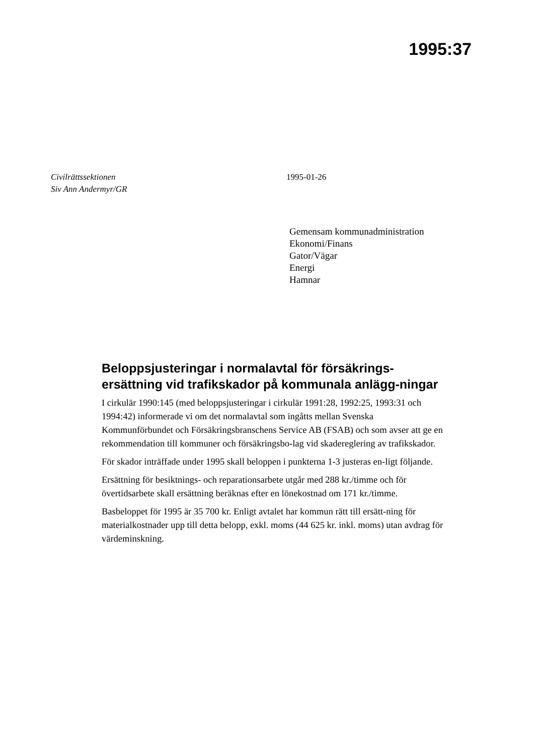1995:37
Civilrättssektionen
Siv Ann Andermyr/GR
1995-01-26
Gemensam kommunadministration
Ekonomi/Finans
Gator/Vägar
Energi
Hamnar
Beloppsjusteringar i normalavtal för försäkrings-ersättning vid trafikskador på kommunala anlägg-ningar
I cirkulär 1990:145 (med beloppsjusteringar i cirkulär 1991:28, 1992:25, 1993:31 och 1994:42) informerade vi om det normalavtal som ingåtts mellan Svenska Kommunförbundet och Försäkringsbranschens Service AB (FSAB) och som avser att ge en rekommendation till kommuner och försäkringsbo-lag vid skadereglering av trafikskador.
För skador inträffade under 1995 skall beloppen i punkterna 1-3 justeras en-ligt följande.
Ersättning för besiktnings- och reparationsarbete utgår med 288 kr./timme och för övertidsarbete skall ersättning beräknas efter en lönekostnad om 171 kr./timme.
Basbeloppet för 1995 är 35 700 kr. Enligt avtalet har kommun rätt till ersätt-ning för materialkostnader upp till detta belopp, exkl. moms (44 625 kr. inkl. moms) utan avdrag för värdeminskning.